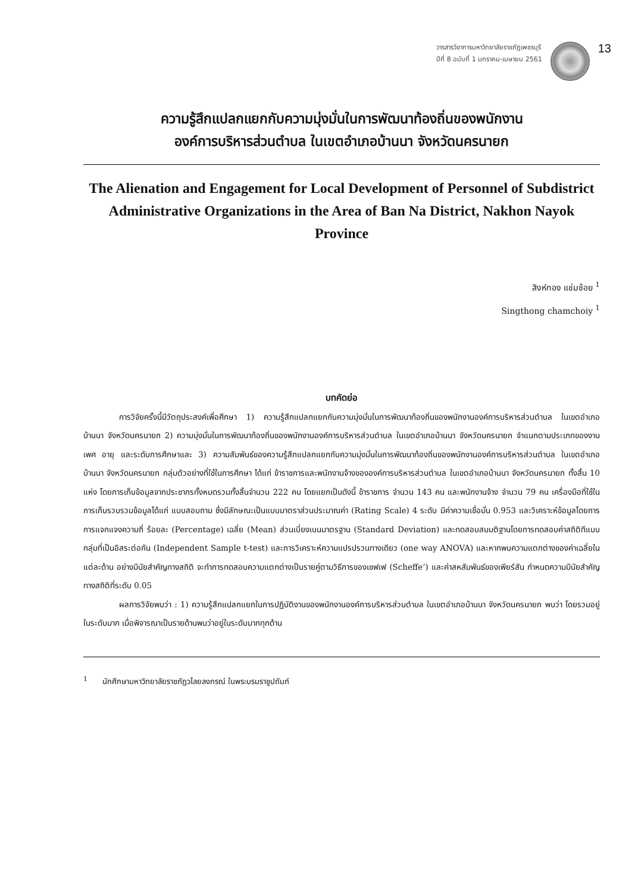วารสารวิชาการมหาวิทยาลัยราชภัฏเพชรบุรี
ปีที่ 8 ฉบับที่ 1 มกราคม-เมษายน 2561
13
ความรู้สึกแปลกแยกกับความมุ่งมั่นในการพัฒนาท้องถิ่นของพนักงาน
องค์การบริหารส่วนตำบล ในเขตอำเภอบ้านนา จังหวัดนครนายก
The Alienation and Engagement for Local Development of Personnel of Subdistrict Administrative Organizations in the Area of Ban Na District, Nakhon Nayok Province
สิงห์ทอง แช่มช้อย <sup>1</sup>
Singthong chamchoiy <sup>1</sup>
บทคัดย่อ
การวิจัยครั้งนี้มีวัตถุประสงค์เพื่อศึกษา 1) ความรู้สึกแปลกแยกกับความมุ่งมั่นในการพัฒนาท้องถิ่นของพนักงานองค์การบริหารส่วนตำบล ในเขตอำเภอบ้านนา จังหวัดนครนายก 2) ความมุ่งมั่นในการพัฒนาท้องถิ่นของพนักงานองค์การบริหารส่วนตำบล ในเขตอำเภอบ้านนา จังหวัดนครนายก จำแนกตามประเภทของงาน เพศ อายุ และระดับการศึกษาและ 3) ความสัมพันธ์ของความรู้สึกแปลกแยกกับความมุ่งมั่นในการพัฒนาท้องถิ่นของพนักงานองค์การบริหารส่วนตำบล ในเขตอำเภอบ้านนา จังหวัดนครนายก กลุ่มตัวอย่างที่ใช้ในการศึกษา ได้แก่ ข้าราชการและพนักงานจ้างขององค์การบริหารส่วนตำบล ในเขตอำเภอบ้านนา จังหวัดนครนายก ทั้งสิ้น 10 แห่ง โดยการเก็บข้อมูลจากประชากรทั้งหมดรวมทั้งสิ้นจำนวน 222 คน โดยแยกเป็นดังนี้ ข้าราชการ จำนวน 143 คน และพนักงานจ้าง จำนวน 79 คน เครื่องมือที่ใช้ในการเก็บรวบรวมข้อมูลได้แก่ แบบสอบถาม ซึ่งมีลักษณะเป็นแบบมาตราส่วนประมาณค่า (Rating Scale) 4 ระดับ มีค่าความเชื่อมั่น 0.953 และวิเคราะห์ข้อมูลโดยการการแจกแจงความถี่ ร้อยละ (Percentage) เฉลี่ย (Mean) ส่วนเบี่ยงเบนมาตรฐาน (Standard Deviation) และทดสอบสมมติฐานโดยการทดสอบค่าสถิติทีแบบกลุ่มที่เป็นอิสระต่อกัน (Independent Sample t-test) และการวิเคราะห์ความแปรปรวนทางเดียว (one way ANOVA) และหากพบความแตกต่างของค่าเฉลี่ยในแต่ละด้าน อย่างมีนัยสำคัญทางสถิติ จะทำการทดสอบความแตกต่างเป็นรายคู่ตามวิธีการของเชฟเฟ (Scheffe’) และค่าสหสัมพันธ์ของเพียร์สัน กำหนดความมีนัยสำคัญทางสถิติที่ระดับ 0.05
ผลการวิจัยพบว่า : 1) ความรู้สึกแปลกแยกในการปฏิบัติงานของพนักงานองค์การบริหารส่วนตำบล ในเขตอำเภอบ้านนา จังหวัดนครนายก พบว่า โดยรวมอยู่ในระดับมาก เมื่อพิจารณาเป็นรายด้านพบว่าอยู่ในระดับมากทุกด้าน
<sup>1</sup> นักศึกษามหาวิทยาลัยราชภัฏวไลยลงกรณ์ ในพระบรมราชูปถัมภ์